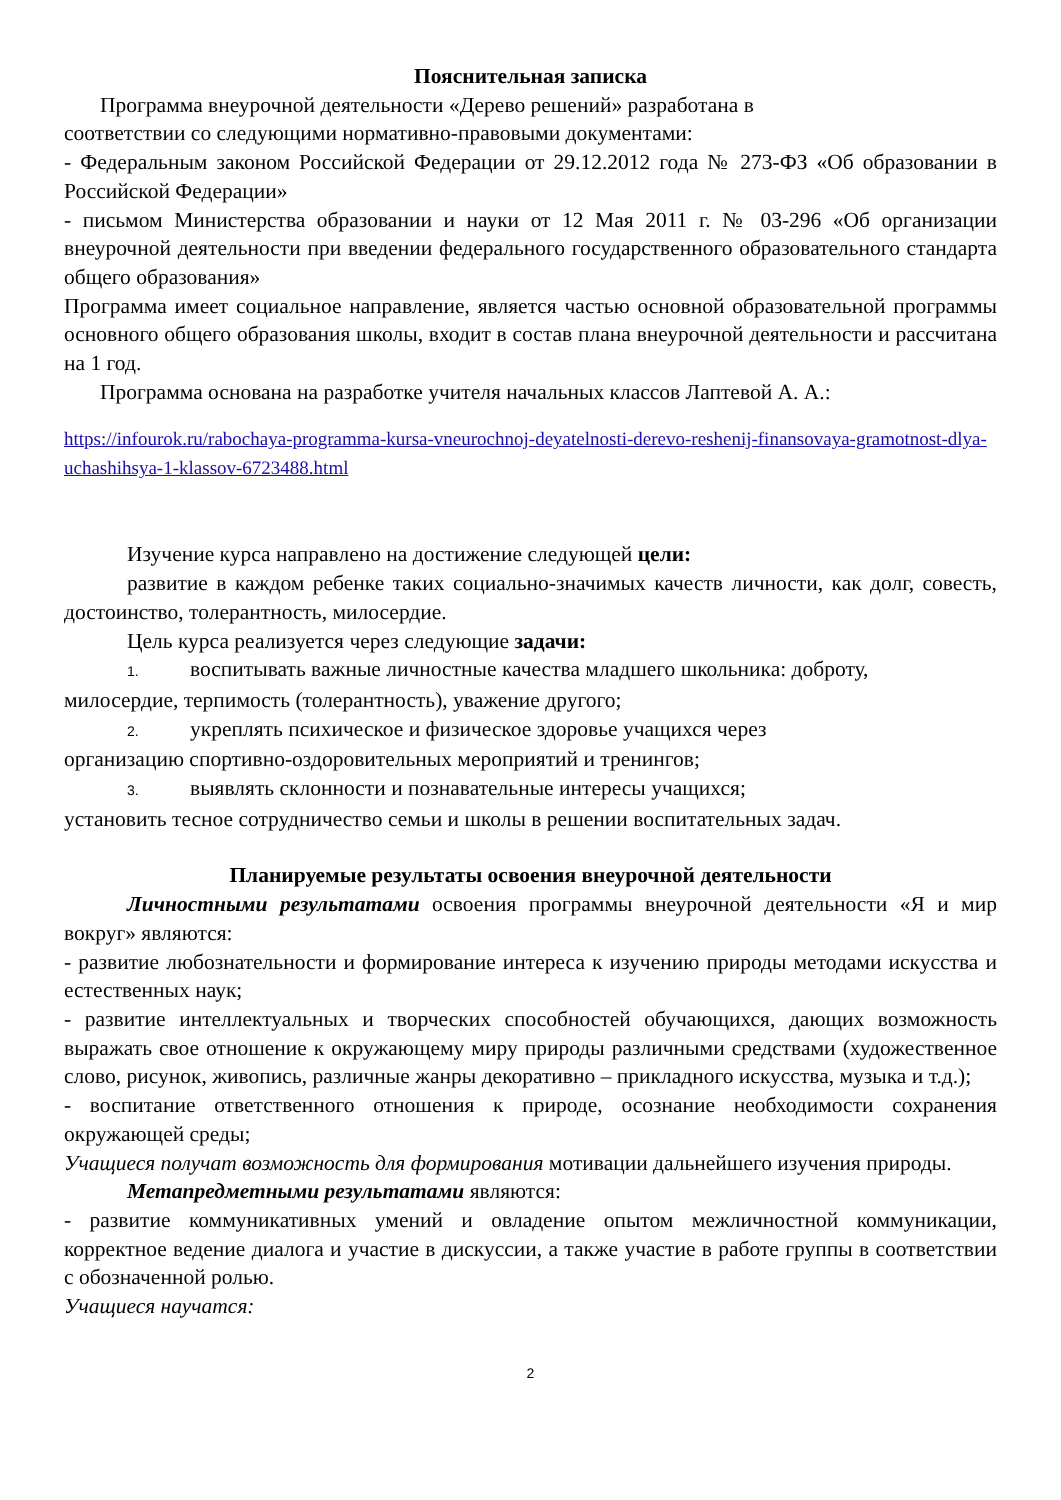Пояснительная записка
Программа внеурочной деятельности «Дерево решений» разработана в
соответствии со следующими нормативно-правовыми документами:
- Федеральным законом Российской Федерации от 29.12.2012 года № 273-ФЗ «Об образовании в Российской Федерации»
- письмом Министерства образовании и науки от 12 Мая 2011 г. № 03-296 «Об организации внеурочной деятельности при введении федерального государственного образовательного стандарта общего образования»
Программа имеет социальное направление, является частью основной образовательной программы основного общего образования школы, входит в состав плана внеурочной деятельности и рассчитана на 1 год.
Программа основана на разработке учителя начальных классов Лаптевой А. А.:
https://infourok.ru/rabochaya-programma-kursa-vneurochnoj-deyatelnosti-derevo-reshenij-finansovaya-gramotnost-dlya-uchashihsya-1-klassov-6723488.html
Изучение курса направлено на достижение следующей цели:
развитие в каждом ребенке таких социально-значимых качеств личности, как долг, совесть, достоинство, толерантность, милосердие.
Цель курса реализуется через следующие задачи:
1. воспитывать важные личностные качества младшего школьника: доброту,
милосердие, терпимость (толерантность), уважение другого;
2. укреплять психическое и физическое здоровье учащихся через
организацию спортивно-оздоровительных мероприятий и тренингов;
3. выявлять склонности и познавательные интересы учащихся;
установить тесное сотрудничество семьи и школы в решении воспитательных задач.
Планируемые результаты освоения внеурочной деятельности
Личностными результатами освоения программы внеурочной деятельности «Я и мир вокруг» являются:
- развитие любознательности и формирование интереса к изучению природы методами искусства и естественных наук;
- развитие интеллектуальных и творческих способностей обучающихся, дающих возможность выражать свое отношение к окружающему миру природы различными средствами (художественное слово, рисунок, живопись, различные жанры декоративно – прикладного искусства, музыка и т.д.);
- воспитание ответственного отношения к природе, осознание необходимости сохранения окружающей среды;
Учащиеся получат возможность для формирования мотивации дальнейшего изучения природы.
Метапредметными результатами являются:
- развитие коммуникативных умений и овладение опытом межличностной коммуникации, корректное ведение диалога и участие в дискуссии, а также участие в работе группы в соответствии с обозначенной ролью.
Учащиеся научатся:
2